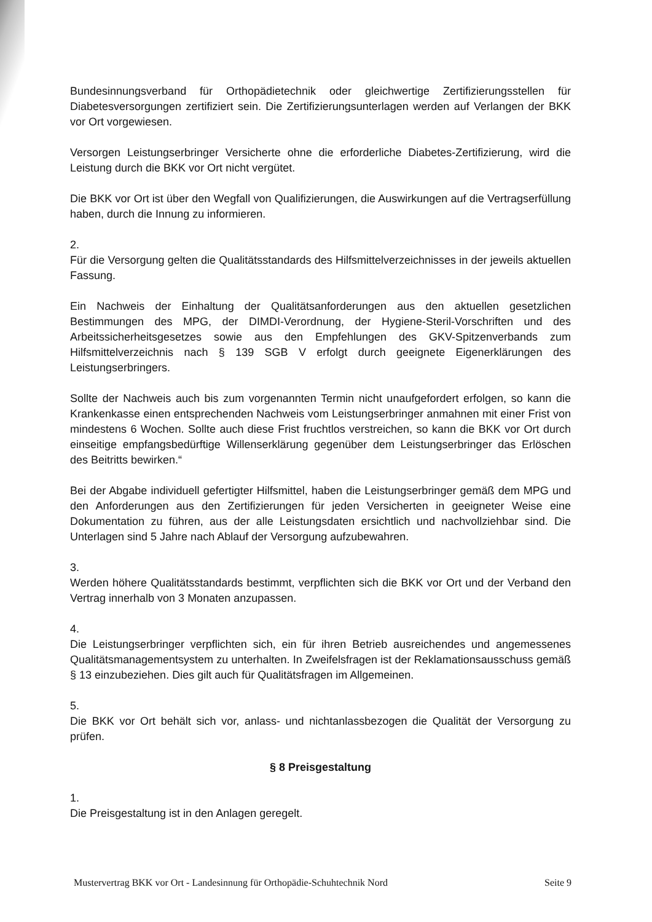Bundesinnungsverband für Orthopädietechnik oder gleichwertige Zertifizierungsstellen für Diabetesversorgungen zertifiziert sein. Die Zertifizierungsunterlagen werden auf Verlangen der BKK vor Ort vorgewiesen.
Versorgen Leistungserbringer Versicherte ohne die erforderliche Diabetes-Zertifizierung, wird die Leistung durch die BKK vor Ort nicht vergütet.
Die BKK vor Ort ist über den Wegfall von Qualifizierungen, die Auswirkungen auf die Vertragserfüllung haben, durch die Innung zu informieren.
2.
Für die Versorgung gelten die Qualitätsstandards des Hilfsmittelverzeichnisses in der jeweils aktuellen Fassung.
Ein Nachweis der Einhaltung der Qualitätsanforderungen aus den aktuellen gesetzlichen Bestimmungen des MPG, der DIMDI-Verordnung, der Hygiene-Steril-Vorschriften und des Arbeitssicherheitsgesetzes sowie aus den Empfehlungen des GKV-Spitzenverbands zum Hilfsmittelverzeichnis nach § 139 SGB V erfolgt durch geeignete Eigenerklärungen des Leistungserbringers.
Sollte der Nachweis auch bis zum vorgenannten Termin nicht unaufgefordert erfolgen, so kann die Krankenkasse einen entsprechenden Nachweis vom Leistungserbringer anmahnen mit einer Frist von mindestens 6 Wochen. Sollte auch diese Frist fruchtlos verstreichen, so kann die BKK vor Ort durch einseitige empfangsbedürftige Willenserklärung gegenüber dem Leistungserbringer das Erlöschen des Beitritts bewirken.“
Bei der Abgabe individuell gefertigter Hilfsmittel, haben die Leistungserbringer gemäß dem MPG und den Anforderungen aus den Zertifizierungen für jeden Versicherten in geeigneter Weise eine Dokumentation zu führen, aus der alle Leistungsdaten ersichtlich und nachvollziehbar sind. Die Unterlagen sind 5 Jahre nach Ablauf der Versorgung aufzubewahren.
3.
Werden höhere Qualitätsstandards bestimmt, verpflichten sich die BKK vor Ort und der Verband den Vertrag innerhalb von 3 Monaten anzupassen.
4.
Die Leistungserbringer verpflichten sich, ein für ihren Betrieb ausreichendes und angemessenes Qualitätsmanagementsystem zu unterhalten. In Zweifelsfragen ist der Reklamationsausschuss gemäß § 13 einzubeziehen. Dies gilt auch für Qualitätsfragen im Allgemeinen.
5.
Die BKK vor Ort behält sich vor, anlass- und nichtanlassbezogen die Qualität der Versorgung zu prüfen.
§ 8 Preisgestaltung
1.
Die Preisgestaltung ist in den Anlagen geregelt.
Mustervertrag BKK vor Ort - Landesinnung für Orthopädie-Schuhtechnik Nord Seite 9